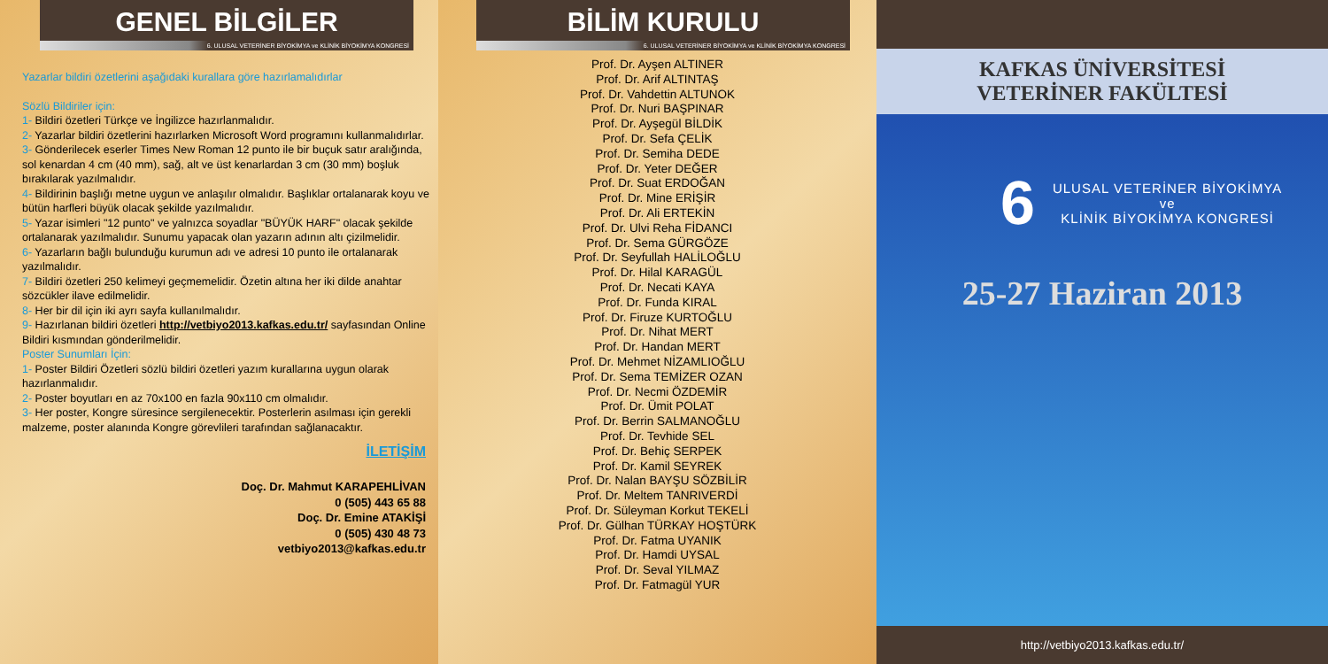GENEL BİLGİLER
6. ULUSAL VETERİNER BİYOKİMYA ve KLİNİK BİYOKİMYA KONGRESİ
Yazarlar bildiri özetlerini aşağıdaki kurallara göre hazırlamalıdırlar
Sözlü Bildiriler için:
1- Bildiri özetleri Türkçe ve İngilizce hazırlanmalıdır.
2- Yazarlar bildiri özetlerini hazırlarken Microsoft Word programını kullanmalıdırlar.
3- Gönderilecek eserler Times New Roman 12 punto ile bir buçuk satır aralığında, sol kenardan 4 cm (40 mm), sağ, alt ve üst kenarlardan 3 cm (30 mm) boşluk bırakılarak yazılmalıdır.
4- Bildirinin başlığı metne uygun ve anlaşılır olmalıdır. Başlıklar ortalanarak koyu ve bütün harfleri büyük olacak şekilde yazılmalıdır.
5- Yazar isimleri "12 punto" ve yalnızca soyadlar "BÜYÜK HARF" olacak şekilde ortalanarak yazılmalıdır. Sunumu yapacak olan yazarın adının altı çizilmelidir.
6- Yazarların bağlı bulunduğu kurumun adı ve adresi 10 punto ile ortalanarak yazılmalıdır.
7- Bildiri özetleri 250 kelimeyi geçmemelidir. Özetin altına her iki dilde anahtar sözcükler ilave edilmelidir.
8- Her bir dil için iki ayrı sayfa kullanılmalıdır.
9- Hazırlanan bildiri özetleri http://vetbiyo2013.kafkas.edu.tr/ sayfasından Online Bildiri kısmından gönderilmelidir.
Poster Sunumları İçin:
1- Poster Bildiri Özetleri sözlü bildiri özetleri yazım kurallarına uygun olarak hazırlanmalıdır.
2- Poster boyutları en az 70x100 en fazla 90x110 cm olmalıdır.
3- Her poster, Kongre süresince sergilenecektir. Posterlerin asılması için gerekli malzeme, poster alanında Kongre görevlileri tarafından sağlanacaktır.
İLETİŞİM
Doç. Dr. Mahmut KARAPEHLİVAN
0 (505) 443 65 88
Doç. Dr. Emine ATAKİŞİ
0 (505) 430 48 73
vetbiyo2013@kafkas.edu.tr
BİLİM KURULU
6. ULUSAL VETERİNER BİYOKİMYA ve KLİNİK BİYOKİMYA KONGRESİ
Prof. Dr. Ayşen ALTINER
Prof. Dr. Arif ALTINTAŞ
Prof. Dr. Vahdettin ALTUNOK
Prof. Dr. Nuri BAŞPINAR
Prof. Dr. Ayşegül BİLDİK
Prof. Dr. Sefa ÇELİK
Prof. Dr. Semiha DEDE
Prof. Dr. Yeter DEĞER
Prof. Dr. Suat ERDOĞAN
Prof. Dr. Mine ERİŞİR
Prof. Dr. Ali ERTEKİN
Prof. Dr. Ulvi Reha FİDANCI
Prof. Dr. Sema GÜRGÖZE
Prof. Dr. Seyfullah HALİLOĞLU
Prof. Dr. Hilal KARAGÜL
Prof. Dr. Necati KAYA
Prof. Dr. Funda KIRAL
Prof. Dr. Firuze KURTOĞLU
Prof. Dr. Nihat MERT
Prof. Dr. Handan MERT
Prof. Dr. Mehmet NİZAMLIOĞLU
Prof. Dr. Sema TEMİZER OZAN
Prof. Dr. Necmi ÖZDEMİR
Prof. Dr. Ümit POLAT
Prof. Dr. Berrin SALMANOĞLU
Prof. Dr. Tevhide SEL
Prof. Dr. Behiç SERPEK
Prof. Dr. Kamil SEYREK
Prof. Dr. Nalan BAYŞU SÖZBİLİR
Prof. Dr. Meltem TANRIVERDİ
Prof. Dr. Süleyman Korkut TEKELİ
Prof. Dr. Gülhan TÜRKAY HOŞTÜRK
Prof. Dr. Fatma UYANIK
Prof. Dr. Hamdi UYSAL
Prof. Dr. Seval YILMAZ
Prof. Dr. Fatmagül YUR
KAFKAS ÜNİVERSİTESİ
VETERİNER FAKÜLTESİ
6
ULUSAL VETERİNER BİYOKİMYA
ve
KLİNİK BİYOKİMYA KONGRESİ
25-27 Haziran 2013
http://vetbiyo2013.kafkas.edu.tr/